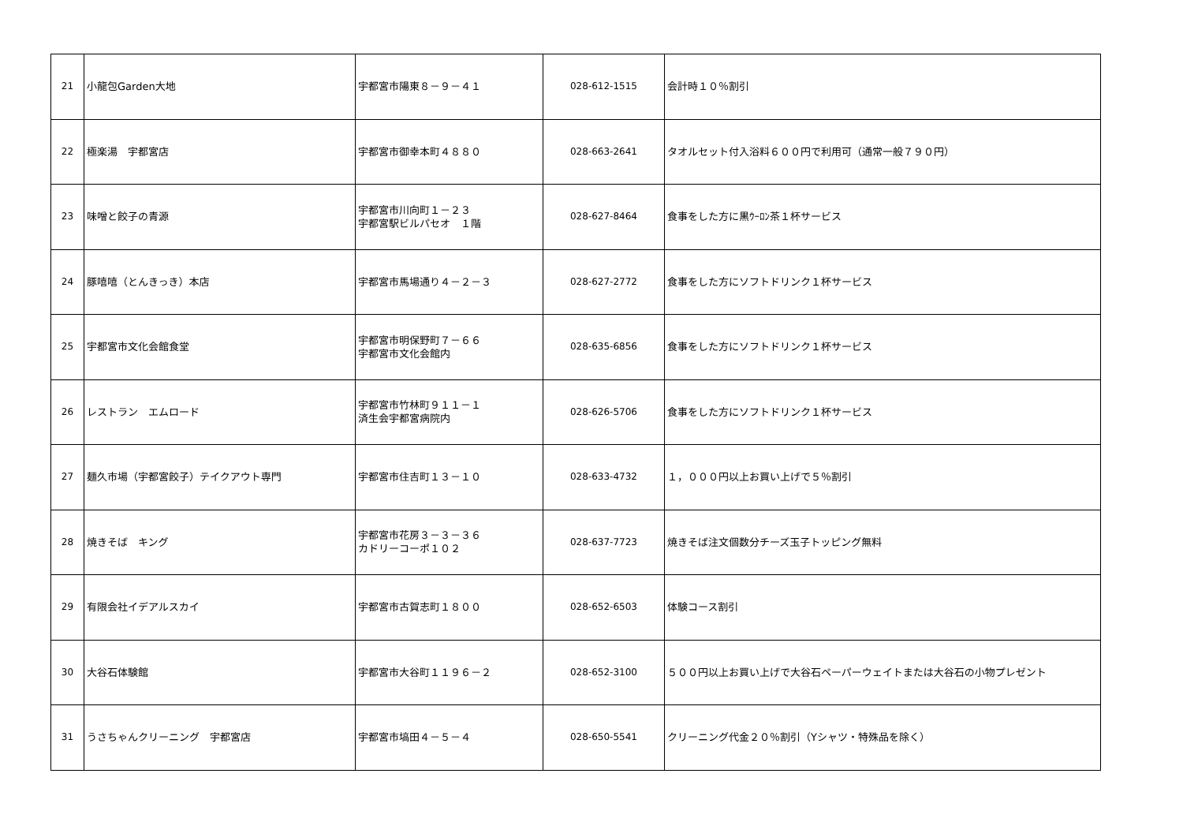| 21 | 小龍包Garden大地 | 宇都宮市陽東８－９－４１ | 028-612-1515 | 会計時１０％割引 |
| 22 | 極楽湯 宇都宮店 | 宇都宮市御幸本町４８８０ | 028-663-2641 | タオルセット付入浴料６００円で利用可（通常一般７９０円） |
| 23 | 味噌と餃子の青源 | 宇都宮市川向町１－２３ 宇都宮駅ビルパセオ １階 | 028-627-8464 | 食事をした方に黒ｳｰﾛﾝ茶１杯サービス |
| 24 | 豚嘻嘻（とんきっき）本店 | 宇都宮市馬場通り４－２－３ | 028-627-2772 | 食事をした方にソフトドリンク１杯サービス |
| 25 | 宇都宮市文化会館食堂 | 宇都宮市明保野町７－６６ 宇都宮市文化会館内 | 028-635-6856 | 食事をした方にソフトドリンク１杯サービス |
| 26 | レストラン エムロード | 宇都宮市竹林町９１１－１ 済生会宇都宮病院内 | 028-626-5706 | 食事をした方にソフトドリンク１杯サービス |
| 27 | 麺久市場（宇都宮餃子）テイクアウト専門 | 宇都宮市住吉町１３－１０ | 028-633-4732 | １，０００円以上お買い上げで５％割引 |
| 28 | 焼きそば キング | 宇都宮市花房３－３－３６ カドリーコーポ１０２ | 028-637-7723 | 焼きそば注文個数分チーズ玉子トッピング無料 |
| 29 | 有限会社イデアルスカイ | 宇都宮市古賀志町１８００ | 028-652-6503 | 体験コース割引 |
| 30 | 大谷石体験館 | 宇都宮市大谷町１１９６－２ | 028-652-3100 | ５００円以上お買い上げで大谷石ペーパーウェイトまたは大谷石の小物プレゼント |
| 31 | うさちゃんクリーニング 宇都宮店 | 宇都宮市塙田４－５－４ | 028-650-5541 | クリーニング代金２０％割引（Yシャツ・特殊品を除く） |